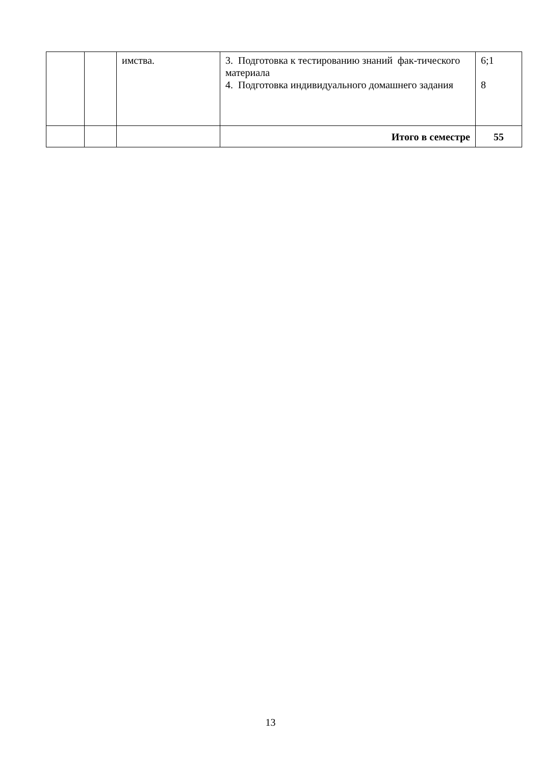| | | имства. | 3. Подготовка к тестированию знаний фак-тического материала 4. Подготовка индивидуального домашнего задания | 6;1 8 |
| | | | Итого в семестре | 55 |
13